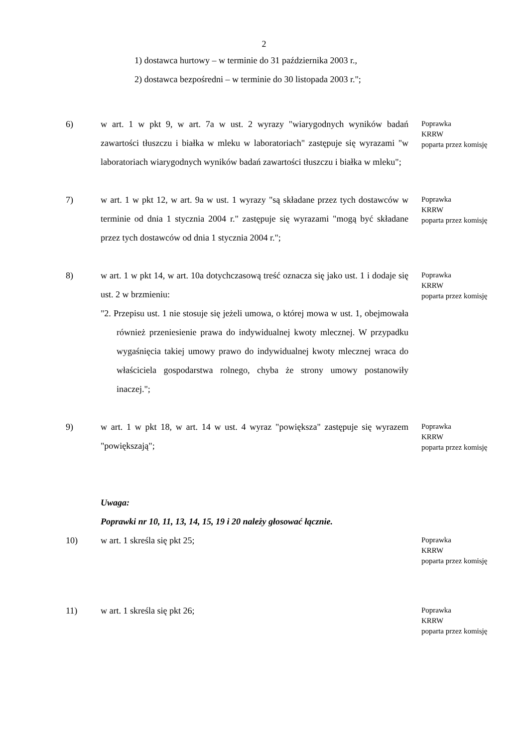2
1) dostawca hurtowy – w terminie do 31 października 2003 r.,
2) dostawca bezpośredni – w terminie do 30 listopada 2003 r.";
6) w art. 1 w pkt 9, w art. 7a w ust. 2 wyrazy "wiarygodnych wyników badań zawartości tłuszczu i białka w mleku w laboratoriach" zastępuje się wyrazami "w laboratoriach wiarygodnych wyników badań zawartości tłuszczu i białka w mleku";
Poprawka
KRRW
poparta przez komisję
7) w art. 1 w pkt 12, w art. 9a w ust. 1 wyrazy "są składane przez tych dostawców w terminie od dnia 1 stycznia 2004 r." zastępuje się wyrazami "mogą być składane przez tych dostawców od dnia 1 stycznia 2004 r.";
Poprawka
KRRW
poparta przez komisję
8) w art. 1 w pkt 14, w art. 10a dotychczasową treść oznacza się jako ust. 1 i dodaje się ust. 2 w brzmieniu:
"2. Przepisu ust. 1 nie stosuje się jeżeli umowa, o której mowa w ust. 1, obejmowała również przeniesienie prawa do indywidualnej kwoty mlecznej. W przypadku wygaśnięcia takiej umowy prawo do indywidualnej kwoty mlecznej wraca do właściciela gospodarstwa rolnego, chyba że strony umowy postanowiły inaczej.";
Poprawka
KRRW
poparta przez komisję
9) w art. 1 w pkt 18, w art. 14 w ust. 4 wyraz "powiększa" zastępuje się wyrazem "powiększają";
Poprawka
KRRW
poparta przez komisję
Uwaga:
Poprawki nr 10, 11, 13, 14, 15, 19 i 20 należy głosować łącznie.
10) w art. 1 skreśla się pkt 25;
Poprawka
KRRW
poparta przez komisję
11) w art. 1 skreśla się pkt 26;
Poprawka
KRRW
poparta przez komisję